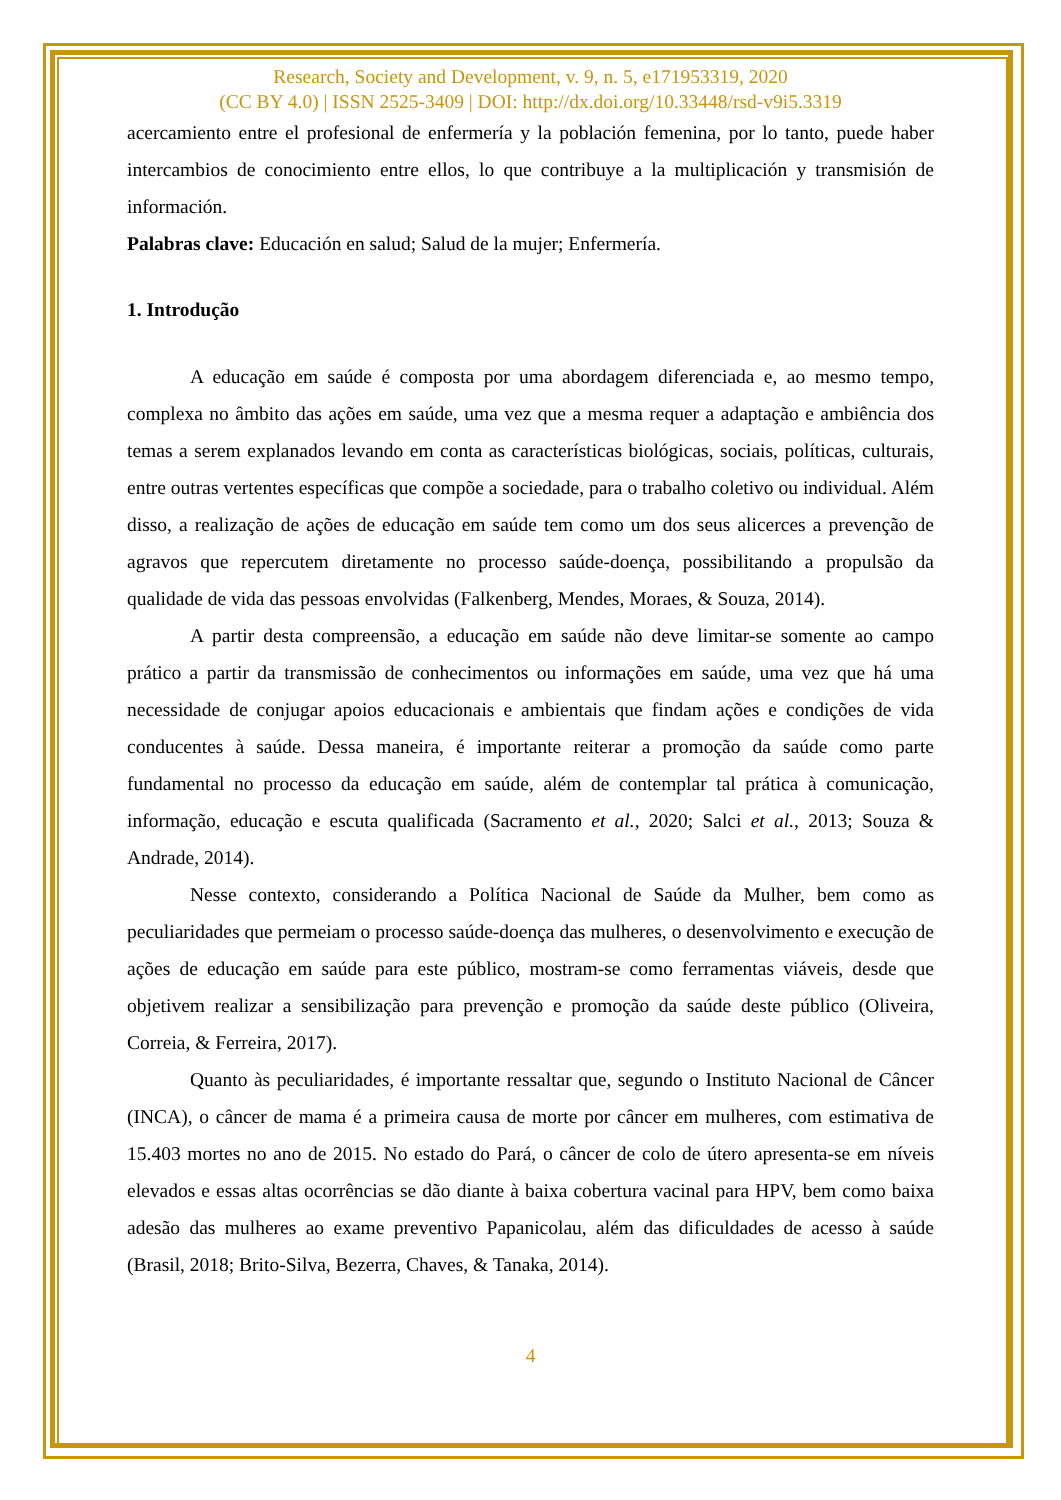Research, Society and Development, v. 9, n. 5, e171953319, 2020
(CC BY 4.0) | ISSN 2525-3409 | DOI: http://dx.doi.org/10.33448/rsd-v9i5.3319
acercamiento entre el profesional de enfermería y la población femenina, por lo tanto, puede haber intercambios de conocimiento entre ellos, lo que contribuye a la multiplicación y transmisión de información.
Palabras clave: Educación en salud; Salud de la mujer; Enfermería.
1. Introdução
A educação em saúde é composta por uma abordagem diferenciada e, ao mesmo tempo, complexa no âmbito das ações em saúde, uma vez que a mesma requer a adaptação e ambiência dos temas a serem explanados levando em conta as características biológicas, sociais, políticas, culturais, entre outras vertentes específicas que compõe a sociedade, para o trabalho coletivo ou individual. Além disso, a realização de ações de educação em saúde tem como um dos seus alicerces a prevenção de agravos que repercutem diretamente no processo saúde-doença, possibilitando a propulsão da qualidade de vida das pessoas envolvidas (Falkenberg, Mendes, Moraes, & Souza, 2014).
A partir desta compreensão, a educação em saúde não deve limitar-se somente ao campo prático a partir da transmissão de conhecimentos ou informações em saúde, uma vez que há uma necessidade de conjugar apoios educacionais e ambientais que findam ações e condições de vida conducentes à saúde. Dessa maneira, é importante reiterar a promoção da saúde como parte fundamental no processo da educação em saúde, além de contemplar tal prática à comunicação, informação, educação e escuta qualificada (Sacramento et al., 2020; Salci et al., 2013; Souza & Andrade, 2014).
Nesse contexto, considerando a Política Nacional de Saúde da Mulher, bem como as peculiaridades que permeiam o processo saúde-doença das mulheres, o desenvolvimento e execução de ações de educação em saúde para este público, mostram-se como ferramentas viáveis, desde que objetivem realizar a sensibilização para prevenção e promoção da saúde deste público (Oliveira, Correia, & Ferreira, 2017).
Quanto às peculiaridades, é importante ressaltar que, segundo o Instituto Nacional de Câncer (INCA), o câncer de mama é a primeira causa de morte por câncer em mulheres, com estimativa de 15.403 mortes no ano de 2015. No estado do Pará, o câncer de colo de útero apresenta-se em níveis elevados e essas altas ocorrências se dão diante à baixa cobertura vacinal para HPV, bem como baixa adesão das mulheres ao exame preventivo Papanicolau, além das dificuldades de acesso à saúde (Brasil, 2018; Brito-Silva, Bezerra, Chaves, & Tanaka, 2014).
4